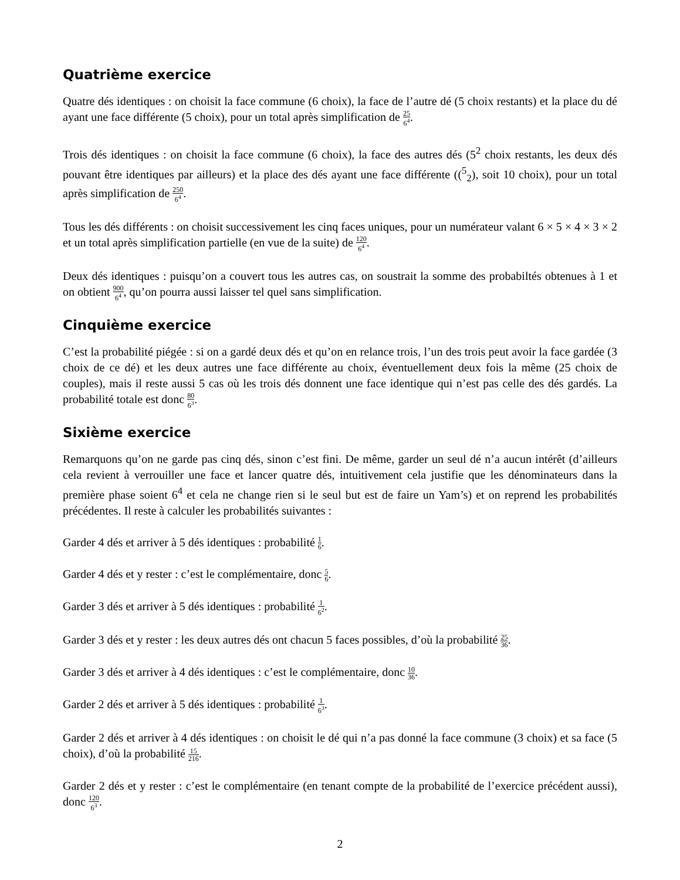Quatrième exercice
Quatre dés identiques : on choisit la face commune (6 choix), la face de l’autre dé (5 choix restants) et la place du dé ayant une face différente (5 choix), pour un total après simplification de 25 6<sup>4</sup>.
Trois dés identiques : on choisit la face commune (6 choix), la face des autres dés (5<sup>2</sup> choix restants, les deux dés pouvant être identiques par ailleurs) et la place des dés ayant une face différente ((<sup>5</sup><sub>2</sub>), soit 10 choix), pour un total après simplification de 250 6<sup>4</sup>.
Tous les dés différents : on choisit successivement les cinq faces uniques, pour un numérateur valant 6 × 5 × 4 × 3 × 2 et un total après simplification partielle (en vue de la suite) de 120 6<sup>4</sup>.
Deux dés identiques : puisqu’on a couvert tous les autres cas, on soustrait la somme des probabiltés obtenues à 1 et on obtient 900 6<sup>4</sup>, qu’on pourra aussi laisser tel quel sans simplification.
Cinquième exercice
C’est la probabilité piégée : si on a gardé deux dés et qu’on en relance trois, l’un des trois peut avoir la face gardée (3 choix de ce dé) et les deux autres une face différente au choix, éventuellement deux fois la même (25 choix de couples), mais il reste aussi 5 cas où les trois dés donnent une face identique qui n’est pas celle des dés gardés. La probabilité totale est donc 80 6<sup>3</sup>.
Sixième exercice
Remarquons qu’on ne garde pas cinq dés, sinon c’est fini. De même, garder un seul dé n’a aucun intérêt (d’ailleurs cela revient à verrouiller une face et lancer quatre dés, intuitivement cela justifie que les dénominateurs dans la première phase soient 6<sup>4</sup> et cela ne change rien si le seul but est de faire un Yam’s) et on reprend les probabilités précédentes. Il reste à calculer les probabilités suivantes :
Garder 4 dés et arriver à 5 dés identiques : probabilité 1 6.
Garder 4 dés et y rester : c’est le complémentaire, donc 5 6.
Garder 3 dés et arriver à 5 dés identiques : probabilité 1 6<sup>2</sup>.
Garder 3 dés et y rester : les deux autres dés ont chacun 5 faces possibles, d’où la probabilité 25 36.
Garder 3 dés et arriver à 4 dés identiques : c’est le complémentaire, donc 10 36.
Garder 2 dés et arriver à 5 dés identiques : probabilité 1 6<sup>3</sup>.
Garder 2 dés et arriver à 4 dés identiques : on choisit le dé qui n’a pas donné la face commune (3 choix) et sa face (5 choix), d’où la probabilité 15 216.
Garder 2 dés et y rester : c’est le complémentaire (en tenant compte de la probabilité de l’exercice précédent aussi), donc 120 6<sup>3</sup>.
2